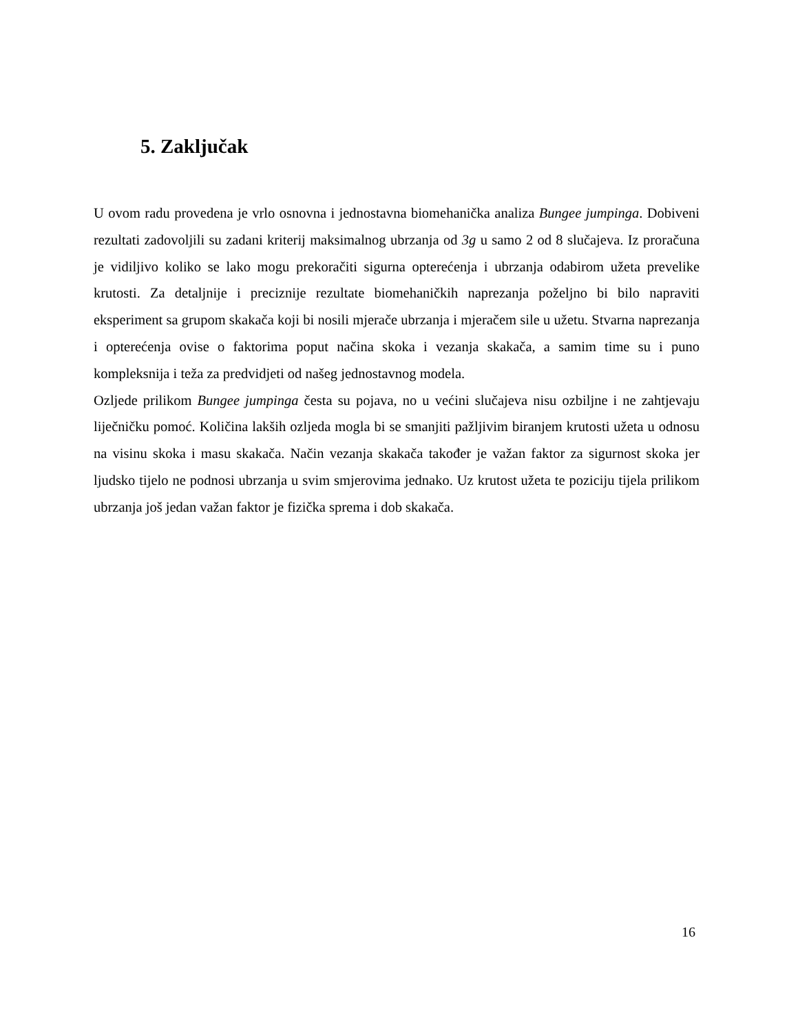5. Zaključak
U ovom radu provedena je vrlo osnovna i jednostavna biomehanička analiza Bungee jumpinga. Dobiveni rezultati zadovoljili su zadani kriterij maksimalnog ubrzanja od 3g u samo 2 od 8 slučajeva. Iz proračuna je vidiljivo koliko se lako mogu prekoračiti sigurna opterećenja i ubrzanja odabirom užeta prevelike krutosti. Za detaljnije i preciznije rezultate biomehaničkih naprezanja poželjno bi bilo napraviti eksperiment sa grupom skakača koji bi nosili mjerače ubrzanja i mjeračem sile u užetu. Stvarna naprezanja i opterećenja ovise o faktorima poput načina skoka i vezanja skakača, a samim time su i puno kompleksnija i teža za predvidjeti od našeg jednostavnog modela.
Ozljede prilikom Bungee jumpinga česta su pojava, no u većini slučajeva nisu ozbiljne i ne zahtjevaju liječničku pomoć. Količina lakših ozljeda mogla bi se smanjiti pažljivim biranjem krutosti užeta u odnosu na visinu skoka i masu skakača. Način vezanja skakača također je važan faktor za sigurnost skoka jer ljudsko tijelo ne podnosi ubrzanja u svim smjerovima jednako. Uz krutost užeta te poziciju tijela prilikom ubrzanja još jedan važan faktor je fizička sprema i dob skakača.
16